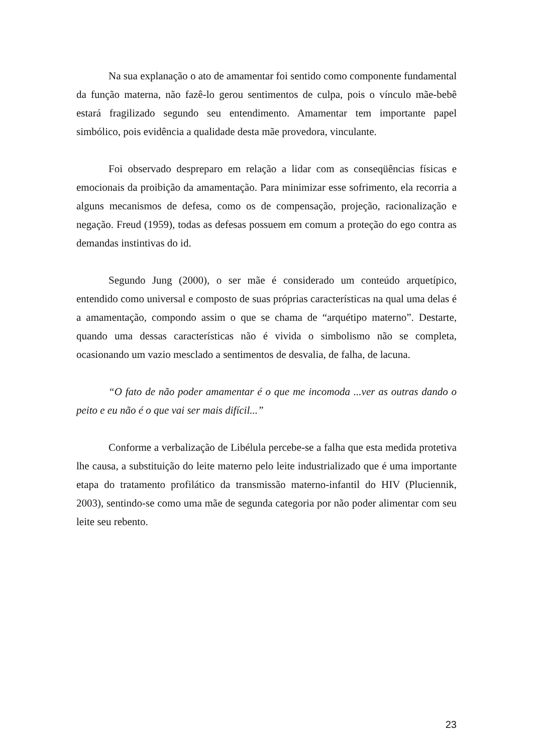Na sua explanação o ato de amamentar foi sentido como componente fundamental da função materna, não fazê-lo gerou sentimentos de culpa, pois o vínculo mãe-bebê estará fragilizado segundo seu entendimento. Amamentar tem importante papel simbólico, pois evidência a qualidade desta mãe provedora, vinculante.
Foi observado despreparo em relação a lidar com as conseqüências físicas e emocionais da proibição da amamentação. Para minimizar esse sofrimento, ela recorria a alguns mecanismos de defesa, como os de compensação, projeção, racionalização e negação. Freud (1959), todas as defesas possuem em comum a proteção do ego contra as demandas instintivas do id.
Segundo Jung (2000), o ser mãe é considerado um conteúdo arquetípico, entendido como universal e composto de suas próprias características na qual uma delas é a amamentação, compondo assim o que se chama de “arquétipo materno”. Destarte, quando uma dessas características não é vivida o simbolismo não se completa, ocasionando um vazio mesclado a sentimentos de desvalia, de falha, de lacuna.
“O fato de não poder amamentar é o que me incomoda ...ver as outras dando o peito e eu não é o que vai ser mais difícil...”
Conforme a verbalização de Libélula percebe-se a falha que esta medida protetiva lhe causa, a substituição do leite materno pelo leite industrializado que é uma importante etapa do tratamento profilático da transmissão materno-infantil do HIV (Pluciennik, 2003), sentindo-se como uma mãe de segunda categoria por não poder alimentar com seu leite seu rebento.
23